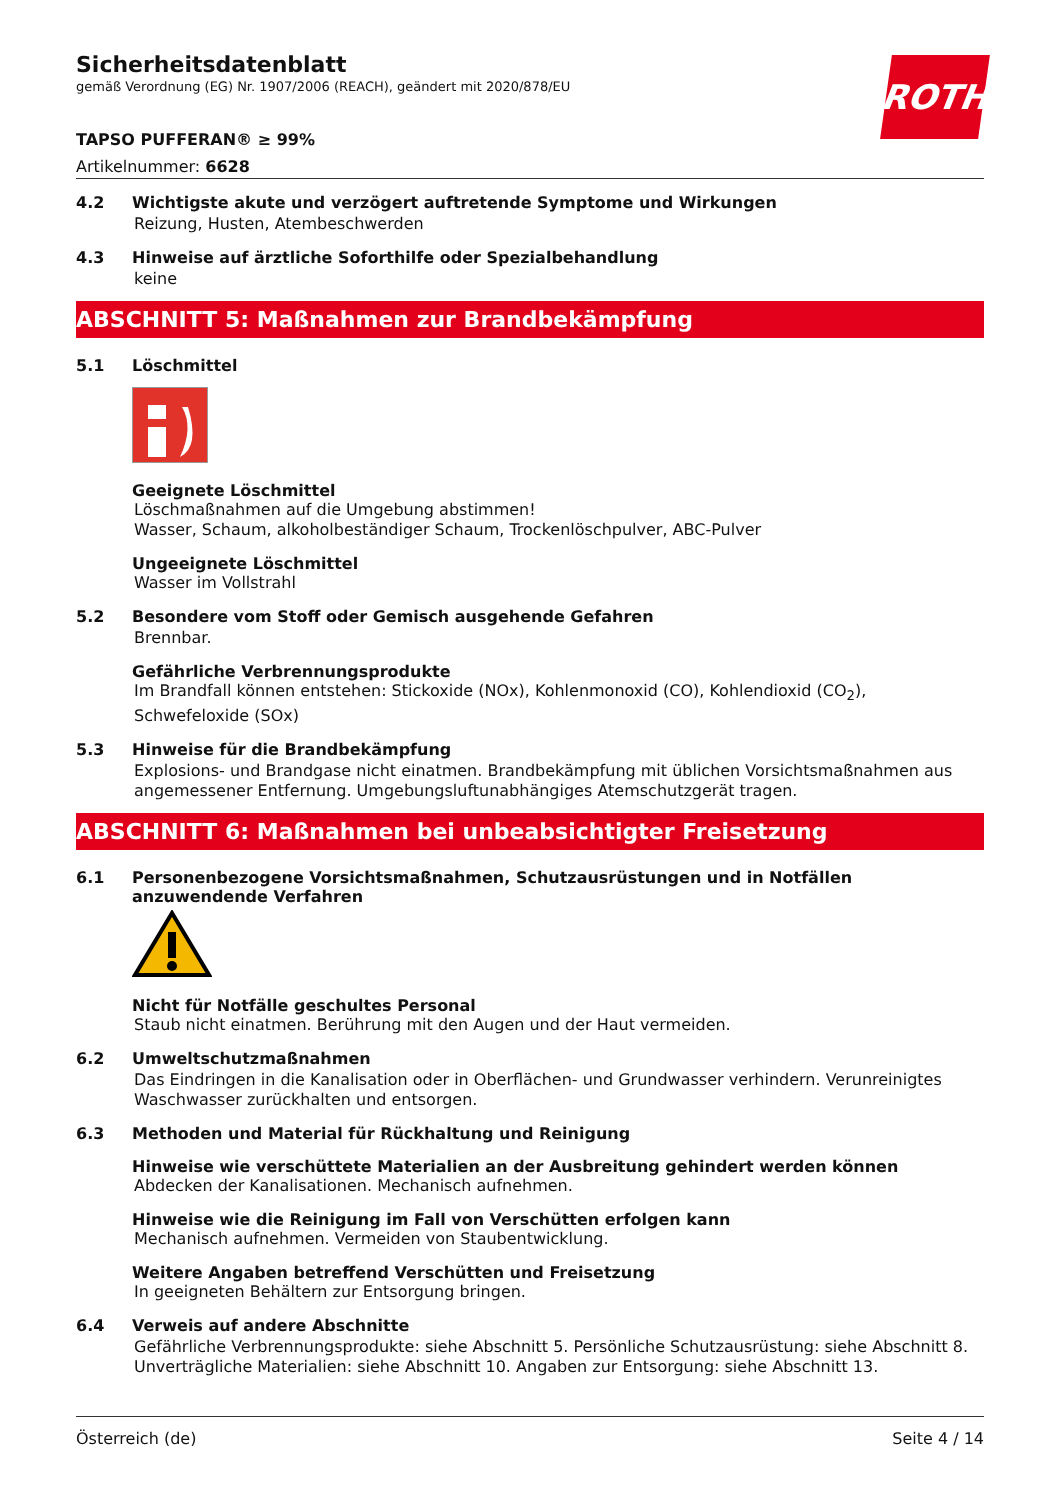Sicherheitsdatenblatt
gemäß Verordnung (EG) Nr. 1907/2006 (REACH), geändert mit 2020/878/EU
ROTH
TAPSO PUFFERAN® ≥ 99%
Artikelnummer: 6628
4.2 Wichtigste akute und verzögert auftretende Symptome und Wirkungen
Reizung, Husten, Atembeschwerden
4.3 Hinweise auf ärztliche Soforthilfe oder Spezialbehandlung
keine
ABSCHNITT 5: Maßnahmen zur Brandbekämpfung
5.1 Löschmittel
Geeignete Löschmittel
Löschmaßnahmen auf die Umgebung abstimmen!
Wasser, Schaum, alkoholbeständiger Schaum, Trockenlöschpulver, ABC-Pulver
Ungeeignete Löschmittel
Wasser im Vollstrahl
5.2 Besondere vom Stoff oder Gemisch ausgehende Gefahren
Brennbar.
Gefährliche Verbrennungsprodukte
Im Brandfall können entstehen: Stickoxide (NOx), Kohlenmonoxid (CO), Kohlendioxid (CO<sub>2</sub>), Schwefeloxide (SOx)
5.3 Hinweise für die Brandbekämpfung
Explosions- und Brandgase nicht einatmen. Brandbekämpfung mit üblichen Vorsichtsmaßnahmen aus angemessener Entfernung. Umgebungsluftunabhängiges Atemschutzgerät tragen.
ABSCHNITT 6: Maßnahmen bei unbeabsichtigter Freisetzung
6.1 Personenbezogene Vorsichtsmaßnahmen, Schutzausrüstungen und in Notfällen anzuwendende Verfahren
Nicht für Notfälle geschultes Personal
Staub nicht einatmen. Berührung mit den Augen und der Haut vermeiden.
6.2 Umweltschutzmaßnahmen
Das Eindringen in die Kanalisation oder in Oberflächen- und Grundwasser verhindern. Verunreinigtes Waschwasser zurückhalten und entsorgen.
6.3 Methoden und Material für Rückhaltung und Reinigung
Hinweise wie verschüttete Materialien an der Ausbreitung gehindert werden können
Abdecken der Kanalisationen. Mechanisch aufnehmen.
Hinweise wie die Reinigung im Fall von Verschütten erfolgen kann
Mechanisch aufnehmen. Vermeiden von Staubentwicklung.
Weitere Angaben betreffend Verschütten und Freisetzung
In geeigneten Behältern zur Entsorgung bringen.
6.4 Verweis auf andere Abschnitte
Gefährliche Verbrennungsprodukte: siehe Abschnitt 5. Persönliche Schutzausrüstung: siehe Abschnitt 8. Unverträgliche Materialien: siehe Abschnitt 10. Angaben zur Entsorgung: siehe Abschnitt 13.
Österreich (de) Seite 4 / 14